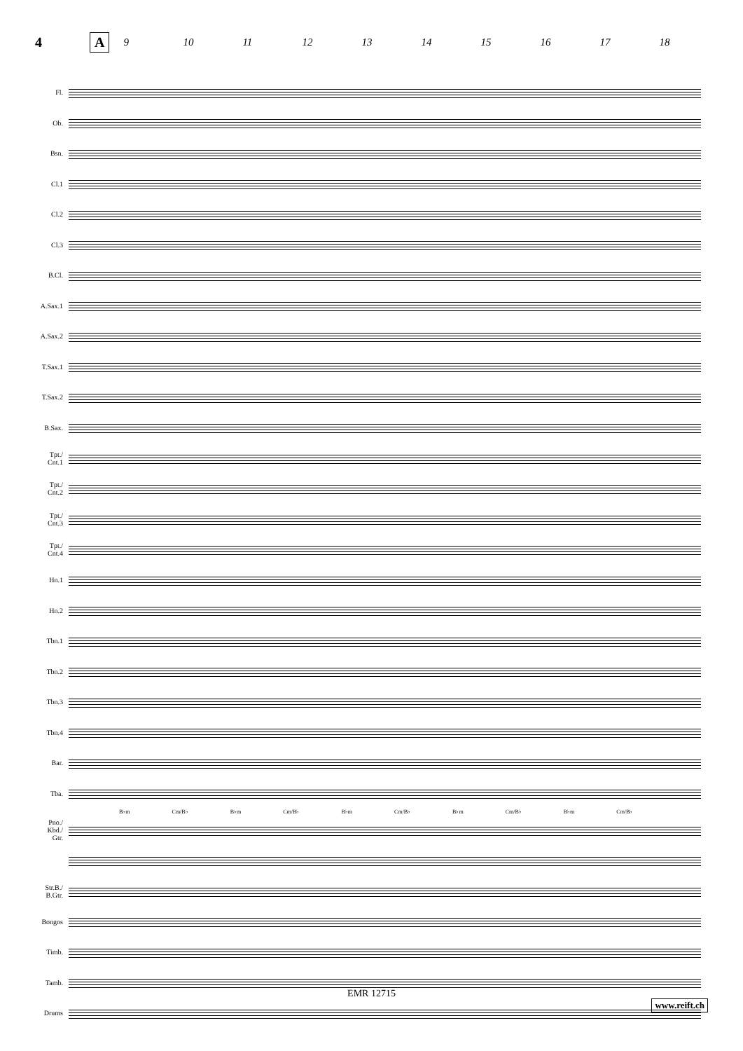4 A
9 10 11 12 13 14 15 16 17 18
Fl.
Ob.
Bsn.
Cl.1
Cl.2
Cl.3
B.Cl.
A.Sax.1
A.Sax.2
T.Sax.1
T.Sax.2
B.Sax.
Tpt./
Cnt.1
Tpt./
Cnt.2
Tpt./
Cnt.3
Tpt./
Cnt.4
Hn.1
Hn.2
Tbn.1
Tbn.2
Tbn.3
Tbn.4
Bar.
Tba.
B♭m Cm/B♭ B♭m Cm/B♭ B♭m Cm/B♭ B♭m Cm/B♭ B♭m Cm/B♭
Pno./
Kbd./
Gtr.
Str.B./
B.Gtr.
Bongos
Timb.
Tamb.
Drums
EMR 12715
www.reift.ch